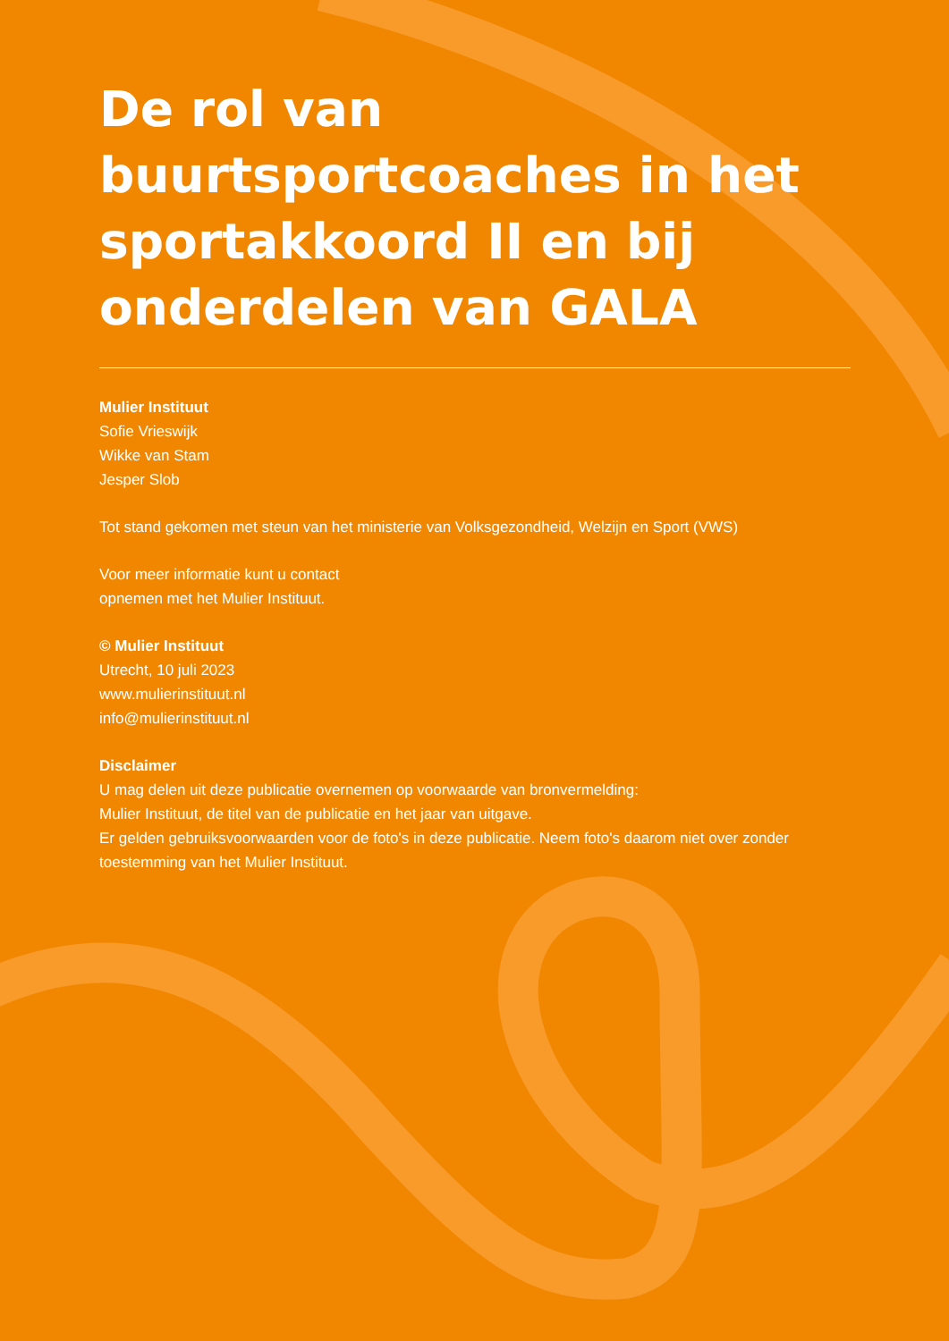De rol van buurtsportcoaches in het sportakkoord II en bij onderdelen van GALA
Mulier Instituut
Sofie Vrieswijk
Wikke van Stam
Jesper Slob
Tot stand gekomen met steun van het ministerie van Volksgezondheid, Welzijn en Sport (VWS)
Voor meer informatie kunt u contact
opnemen met het Mulier Instituut.
© Mulier Instituut
Utrecht, 10 juli 2023
www.mulierinstituut.nl
info@mulierinstituut.nl
Disclaimer
U mag delen uit deze publicatie overnemen op voorwaarde van bronvermelding:
Mulier Instituut, de titel van de publicatie en het jaar van uitgave.
Er gelden gebruiksvoorwaarden voor de foto's in deze publicatie. Neem foto's daarom niet over zonder toestemming van het Mulier Instituut.